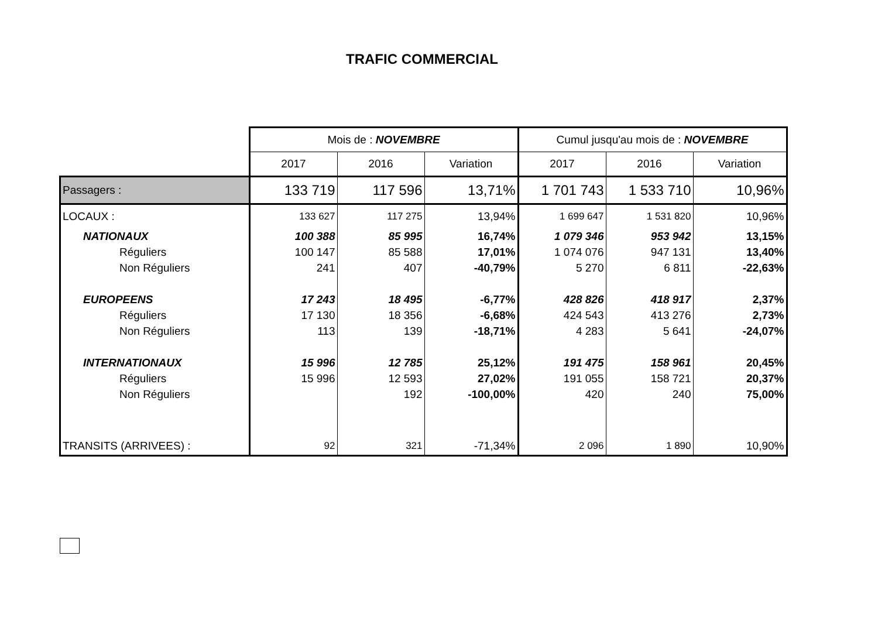TRAFIC COMMERCIAL
| | Mois de : NOVEMBRE | | | Cumul jusqu'au mois de : NOVEMBRE | | |
| | 2017 | 2016 | Variation | 2017 | 2016 | Variation |
| Passagers : | 133 719 | 117 596 | 13,71% | 1 701 743 | 1 533 710 | 10,96% |
| LOCAUX : | 133 627 | 117 275 | 13,94% | 1 699 647 | 1 531 820 | 10,96% |
| NATIONAUX | 100 388 | 85 995 | 16,74% | 1 079 346 | 953 942 | 13,15% |
| Réguliers | 100 147 | 85 588 | 17,01% | 1 074 076 | 947 131 | 13,40% |
| Non Réguliers | 241 | 407 | -40,79% | 5 270 | 6 811 | -22,63% |
| EUROPEENS | 17 243 | 18 495 | -6,77% | 428 826 | 418 917 | 2,37% |
| Réguliers | 17 130 | 18 356 | -6,68% | 424 543 | 413 276 | 2,73% |
| Non Réguliers | 113 | 139 | -18,71% | 4 283 | 5 641 | -24,07% |
| INTERNATIONAUX | 15 996 | 12 785 | 25,12% | 191 475 | 158 961 | 20,45% |
| Réguliers | 15 996 | 12 593 | 27,02% | 191 055 | 158 721 | 20,37% |
| Non Réguliers | | 192 | -100,00% | 420 | 240 | 75,00% |
| TRANSITS (ARRIVEES) : | 92 | 321 | -71,34% | 2 096 | 1 890 | 10,90% |